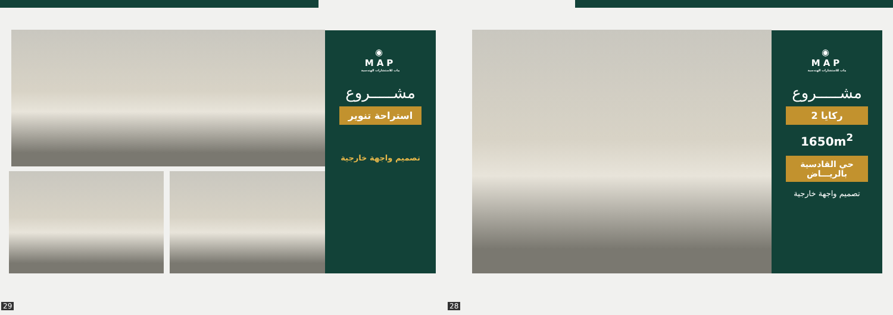◉
MAP
ماب للاستشارات الهندسية
مشـــــروع
استراحة تنوير
تصميم واجهة خارجية
29
◉
MAP
ماب للاستشارات الهندسية
مشـــــروع
ركايا 2
1650m<sup>2</sup>
حي القادسية بالريـــاض
تصميم واجهة خارجية
28